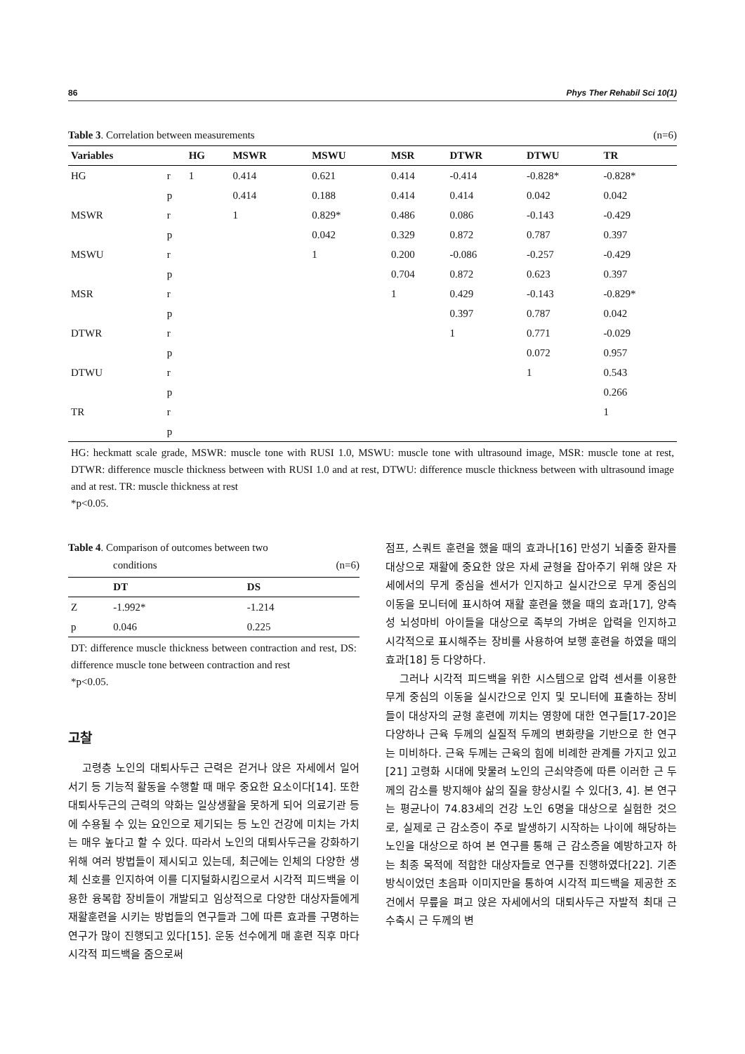86 Phys Ther Rehabil Sci 10(1)
Table 3. Correlation between measurements (n=6)
| Variables | | HG | MSWR | MSWU | MSR | DTWR | DTWU | TR |
| --- | --- | --- | --- | --- | --- | --- | --- | --- |
| HG | r | 1 | 0.414 | 0.621 | 0.414 | -0.414 | -0.828* | -0.828* |
| | p | | 0.414 | 0.188 | 0.414 | 0.414 | 0.042 | 0.042 |
| MSWR | r | | 1 | 0.829* | 0.486 | 0.086 | -0.143 | -0.429 |
| | p | | | 0.042 | 0.329 | 0.872 | 0.787 | 0.397 |
| MSWU | r | | | 1 | 0.200 | -0.086 | -0.257 | -0.429 |
| | p | | | | 0.704 | 0.872 | 0.623 | 0.397 |
| MSR | r | | | | 1 | 0.429 | -0.143 | -0.829* |
| | p | | | | | 0.397 | 0.787 | 0.042 |
| DTWR | r | | | | | 1 | 0.771 | -0.029 |
| | p | | | | | | 0.072 | 0.957 |
| DTWU | r | | | | | | 1 | 0.543 |
| | p | | | | | | | 0.266 |
| TR | r | | | | | | | 1 |
| | p | | | | | | | |
HG: heckmatt scale grade, MSWR: muscle tone with RUSI 1.0, MSWU: muscle tone with ultrasound image, MSR: muscle tone at rest, DTWR: difference muscle thickness between with RUSI 1.0 and at rest, DTWU: difference muscle thickness between with ultrasound image and at rest. TR: muscle thickness at rest
*p<0.05.
Table 4. Comparison of outcomes between two
conditions (n=6)
| | DT | DS |
| --- | --- | --- |
| Z | -1.992* | -1.214 |
| p | 0.046 | 0.225 |
DT: difference muscle thickness between contraction and rest, DS: difference muscle tone between contraction and rest
*p<0.05.
고찰
고령층 노인의 대퇴사두근 근력은 걷거나 앉은 자세에서 일어서기 등 기능적 활동을 수행할 때 매우 중요한 요소이다[14]. 또한 대퇴사두근의 근력의 약화는 일상생활을 못하게 되어 의료기관 등에 수용될 수 있는 요인으로 제기되는 등 노인 건강에 미치는 가치는 매우 높다고 할 수 있다. 따라서 노인의 대퇴사두근을 강화하기 위해 여러 방법들이 제시되고 있는데, 최근에는 인체의 다양한 생체 신호를 인지하여 이를 디지털화시킴으로서 시각적 피드백을 이용한 융복합 장비들이 개발되고 임상적으로 다양한 대상자들에게 재활훈련을 시키는 방법들의 연구들과 그에 따른 효과를 구명하는 연구가 많이 진행되고 있다[15]. 운동 선수에게 매 훈련 직후 마다 시각적 피드백을 줌으로써
점프, 스쿼트 훈련을 했을 때의 효과나[16] 만성기 뇌졸중 환자를 대상으로 재활에 중요한 앉은 자세 균형을 잡아주기 위해 앉은 자세에서의 무게 중심을 센서가 인지하고 실시간으로 무게 중심의 이동을 모니터에 표시하여 재활 훈련을 했을 때의 효과[17], 양측성 뇌성마비 아이들을 대상으로 족부의 가벼운 압력을 인지하고 시각적으로 표시해주는 장비를 사용하여 보행 훈련을 하였을 때의 효과[18] 등 다양하다.
그러나 시각적 피드백을 위한 시스템으로 압력 센서를 이용한 무게 중심의 이동을 실시간으로 인지 및 모니터에 표출하는 장비들이 대상자의 균형 훈련에 끼치는 영향에 대한 연구들[17-20]은 다양하나 근육 두께의 실질적 두께의 변화량을 기반으로 한 연구는 미비하다. 근육 두께는 근육의 힘에 비례한 관계를 가지고 있고[21] 고령화 시대에 맞물려 노인의 근쇠약증에 따른 이러한 근 두께의 감소를 방지해야 삶의 질을 향상시킬 수 있다[3, 4]. 본 연구는 평균나이 74.83세의 건강 노인 6명을 대상으로 실험한 것으로, 실제로 근 감소증이 주로 발생하기 시작하는 나이에 해당하는 노인을 대상으로 하여 본 연구를 통해 근 감소증을 예방하고자 하는 최종 목적에 적합한 대상자들로 연구를 진행하였다[22]. 기존 방식이었던 초음파 이미지만을 통하여 시각적 피드백을 제공한 조건에서 무릎을 펴고 앉은 자세에서의 대퇴사두근 자발적 최대 근수축시 근 두께의 변